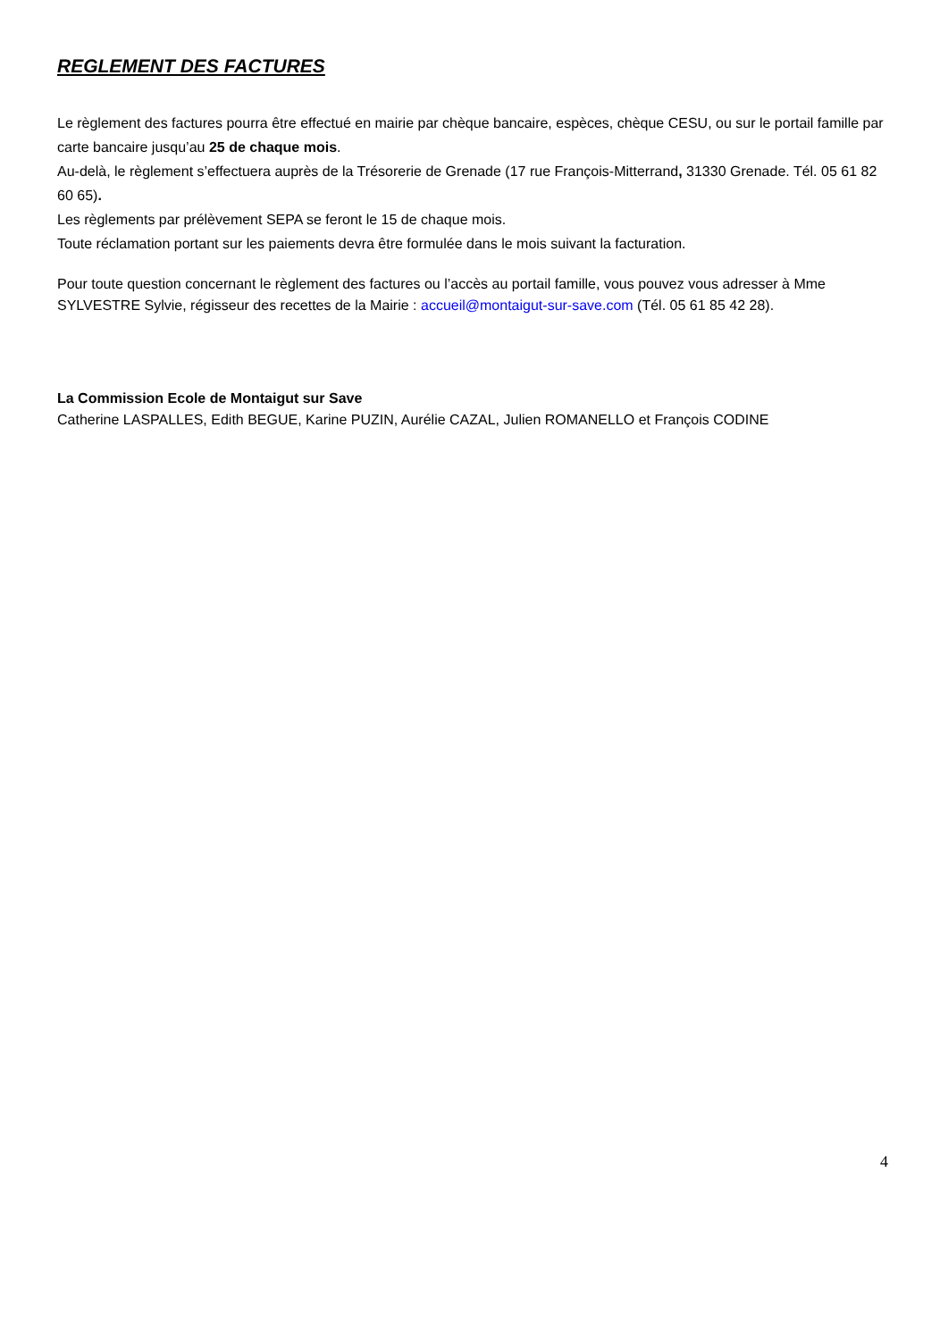REGLEMENT DES FACTURES
Le règlement des factures pourra être effectué en mairie par chèque bancaire, espèces, chèque CESU, ou sur le portail famille par carte bancaire jusqu’au 25 de chaque mois.
Au-delà, le règlement s’effectuera auprès de la Trésorerie de Grenade (17 rue François-Mitterrand, 31330 Grenade. Tél. 05 61 82 60 65).
Les règlements par prélèvement SEPA se feront le 15 de chaque mois.
Toute réclamation portant sur les paiements devra être formulée dans le mois suivant la facturation.
Pour toute question concernant le règlement des factures ou l’accès au portail famille, vous pouvez vous adresser à Mme SYLVESTRE Sylvie, régisseur des recettes de la Mairie : accueil@montaigut-sur-save.com (Tél. 05 61 85 42 28).
La Commission Ecole de Montaigut sur Save
Catherine LASPALLES, Edith BEGUE, Karine PUZIN, Aurélie CAZAL, Julien ROMANELLO et François CODINE
4